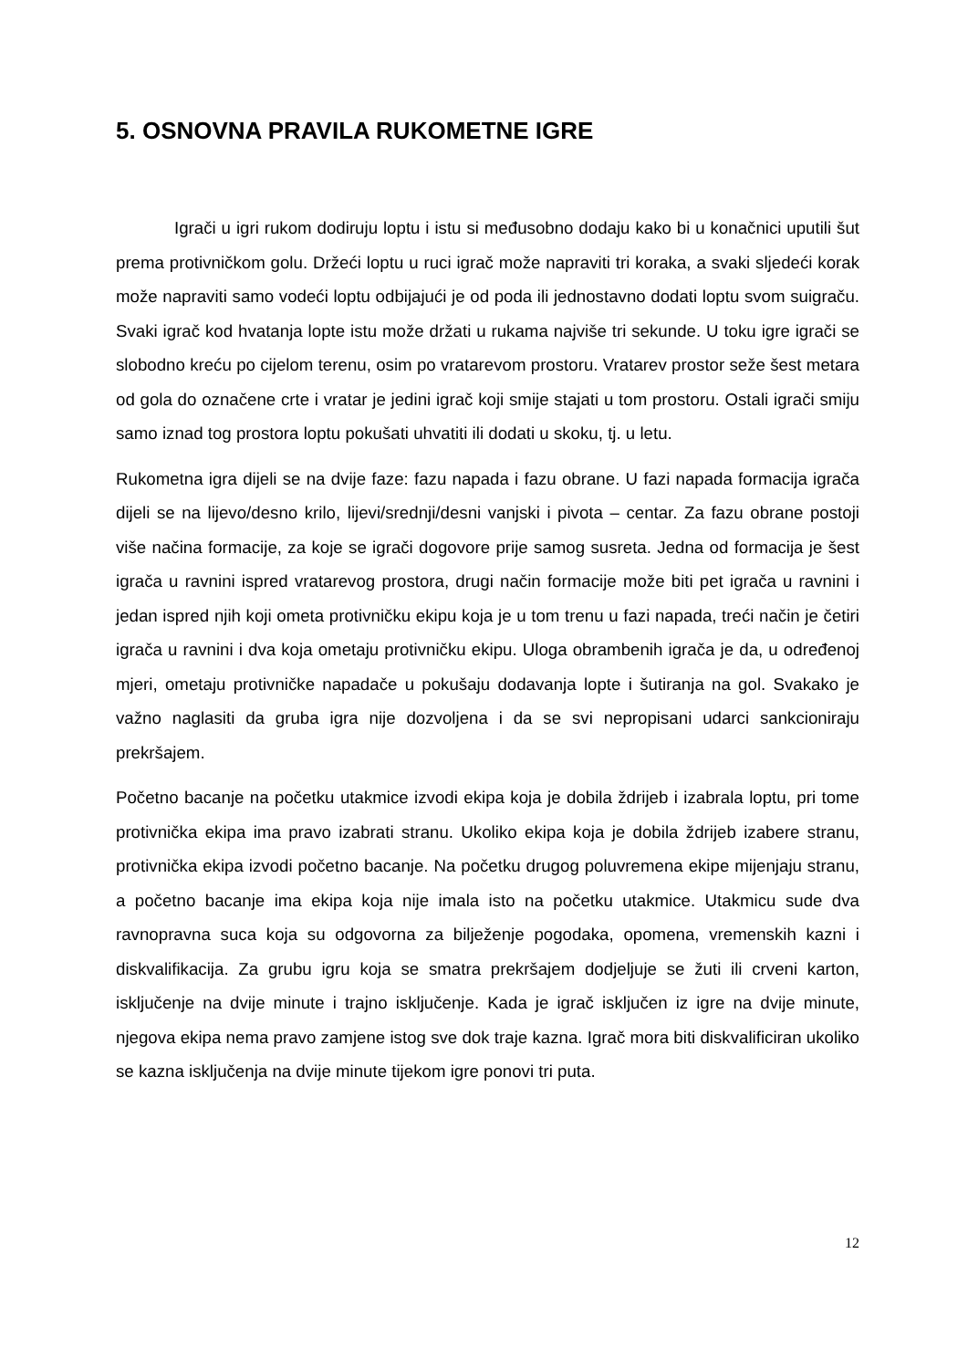5. OSNOVNA PRAVILA RUKOMETNE IGRE
Igrači u igri rukom dodiruju loptu i istu si međusobno dodaju kako bi u konačnici uputili šut prema protivničkom golu. Držeći loptu u ruci igrač može napraviti tri koraka, a svaki sljedeći korak može napraviti samo vodeći loptu odbijajući je od poda ili jednostavno dodati loptu svom suigraču. Svaki igrač kod hvatanja lopte istu može držati u rukama najviše tri sekunde. U toku igre igrači se slobodno kreću po cijelom terenu, osim po vratarevom prostoru. Vratarev prostor seže šest metara od gola do označene crte i vratar je jedini igrač koji smije stajati u tom prostoru. Ostali igrači smiju samo iznad tog prostora loptu pokušati uhvatiti ili dodati u skoku, tj. u letu.
Rukometna igra dijeli se na dvije faze: fazu napada i fazu obrane. U fazi napada formacija igrača dijeli se na lijevo/desno krilo, lijevi/srednji/desni vanjski i pivota – centar. Za fazu obrane postoji više načina formacije, za koje se igrači dogovore prije samog susreta. Jedna od formacija je šest igrača u ravnini ispred vratarevog prostora, drugi način formacije može biti pet igrača u ravnini i jedan ispred njih koji ometa protivničku ekipu koja je u tom trenu u fazi napada, treći način je četiri igrača u ravnini i dva koja ometaju protivničku ekipu. Uloga obrambenih igrača je da, u određenoj mjeri, ometaju protivničke napadače u pokušaju dodavanja lopte i šutiranja na gol. Svakako je važno naglasiti da gruba igra nije dozvoljena i da se svi nepropisani udarci sankcioniraju prekršajem.
Početno bacanje na početku utakmice izvodi ekipa koja je dobila ždrijeb i izabrala loptu, pri tome protivnička ekipa ima pravo izabrati stranu. Ukoliko ekipa koja je dobila ždrijeb izabere stranu, protivnička ekipa izvodi početno bacanje. Na početku drugog poluvremena ekipe mijenjaju stranu, a početno bacanje ima ekipa koja nije imala isto na početku utakmice. Utakmicu sude dva ravnopravna suca koja su odgovorna za bilježenje pogodaka, opomena, vremenskih kazni i diskvalifikacija. Za grubu igru koja se smatra prekršajem dodjeljuje se žuti ili crveni karton, isključenje na dvije minute i trajno isključenje. Kada je igrač isključen iz igre na dvije minute, njegova ekipa nema pravo zamjene istog sve dok traje kazna. Igrač mora biti diskvalificiran ukoliko se kazna isključenja na dvije minute tijekom igre ponovi tri puta.
12